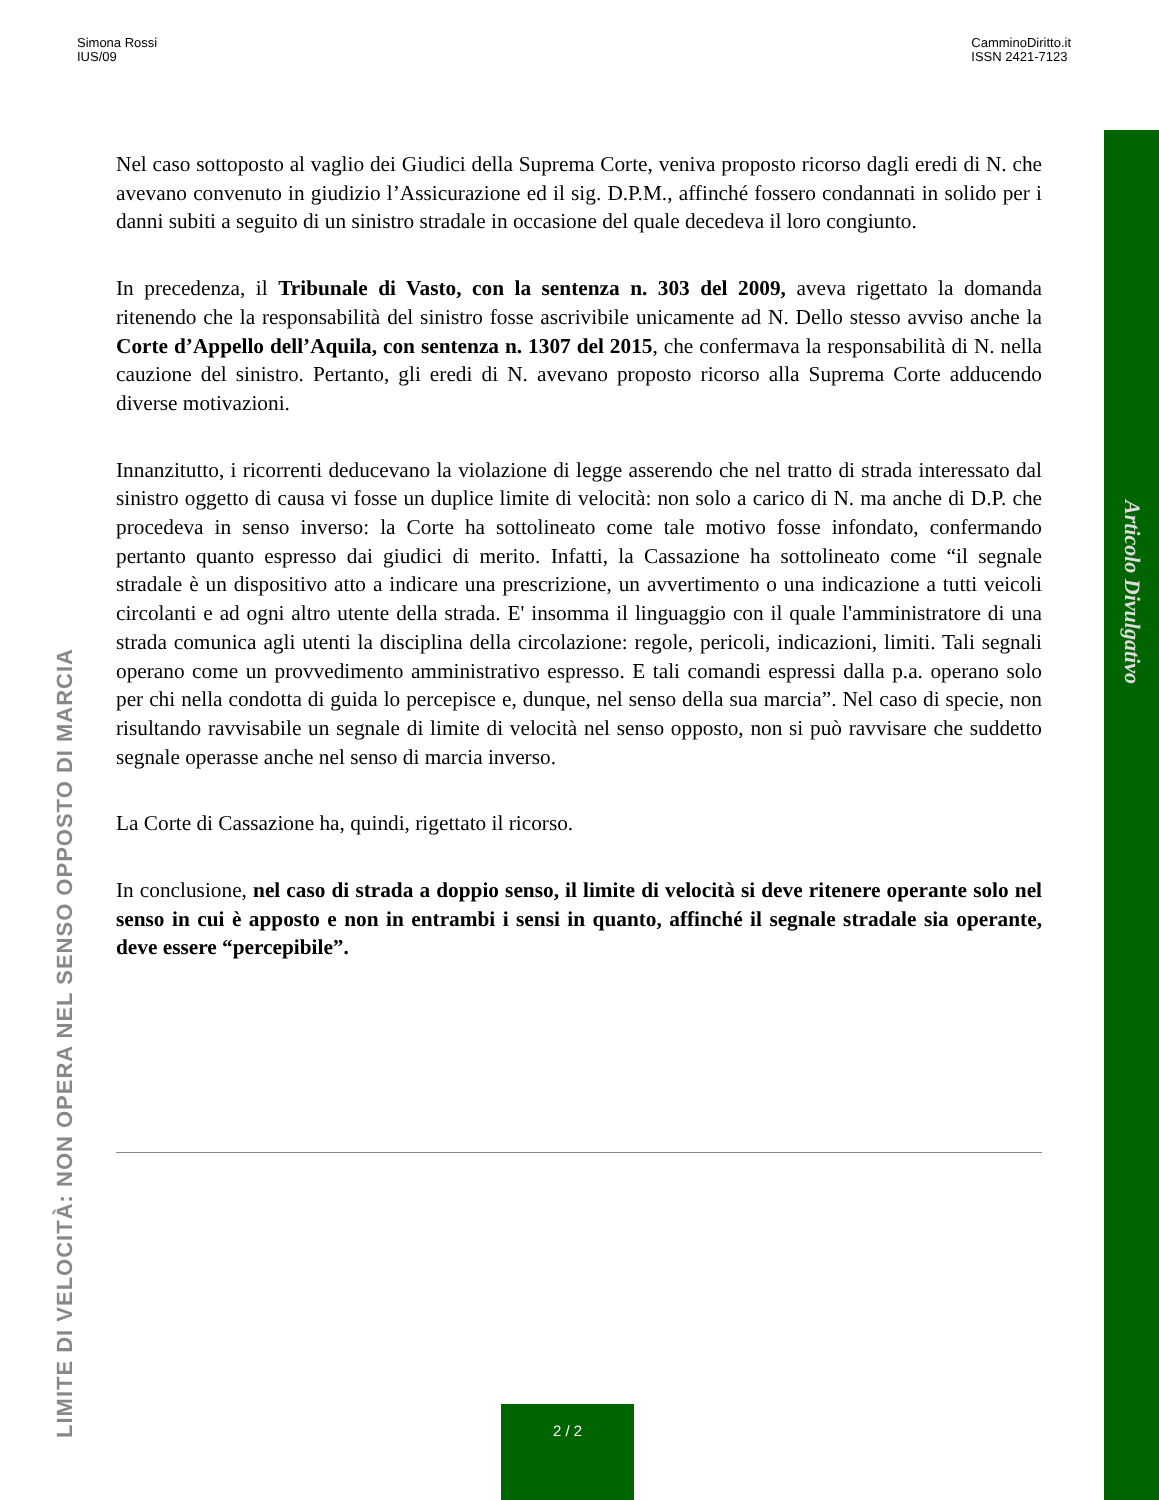Simona Rossi
IUS/09
CamminoDiritto.it
ISSN 2421-7123
Nel caso sottoposto al vaglio dei Giudici della Suprema Corte, veniva proposto ricorso dagli eredi di N. che avevano convenuto in giudizio l’Assicurazione ed il sig. D.P.M., affinché fossero condannati in solido per i danni subiti a seguito di un sinistro stradale in occasione del quale decedeva il loro congiunto.
In precedenza, il Tribunale di Vasto, con la sentenza n. 303 del 2009, aveva rigettato la domanda ritenendo che la responsabilità del sinistro fosse ascrivibile unicamente ad N. Dello stesso avviso anche la Corte d’Appello dell’Aquila, con sentenza n. 1307 del 2015, che confermava la responsabilità di N. nella cauzione del sinistro. Pertanto, gli eredi di N. avevano proposto ricorso alla Suprema Corte adducendo diverse motivazioni.
Innanzitutto, i ricorrenti deducevano la violazione di legge asserendo che nel tratto di strada interessato dal sinistro oggetto di causa vi fosse un duplice limite di velocità: non solo a carico di N. ma anche di D.P. che procedeva in senso inverso: la Corte ha sottolineato come tale motivo fosse infondato, confermando pertanto quanto espresso dai giudici di merito. Infatti, la Cassazione ha sottolineato come “il segnale stradale è un dispositivo atto a indicare una prescrizione, un avvertimento o una indicazione a tutti veicoli circolanti e ad ogni altro utente della strada. E' insomma il linguaggio con il quale l'amministratore di una strada comunica agli utenti la disciplina della circolazione: regole, pericoli, indicazioni, limiti. Tali segnali operano come un provvedimento amministrativo espresso. E tali comandi espressi dalla p.a. operano solo per chi nella condotta di guida lo percepisce e, dunque, nel senso della sua marcia”. Nel caso di specie, non risultando ravvisabile un segnale di limite di velocità nel senso opposto, non si può ravvisare che suddetto segnale operasse anche nel senso di marcia inverso.
La Corte di Cassazione ha, quindi, rigettato il ricorso.
In conclusione, nel caso di strada a doppio senso, il limite di velocità si deve ritenere operante solo nel senso in cui è apposto e non in entrambi i sensi in quanto, affinché il segnale stradale sia operante, deve essere “percepibile”.
Articolo Divulgativo
LIMITE DI VELOCITÀ: NON OPERA NEL SENSO OPPOSTO DI MARCIA
2 / 2